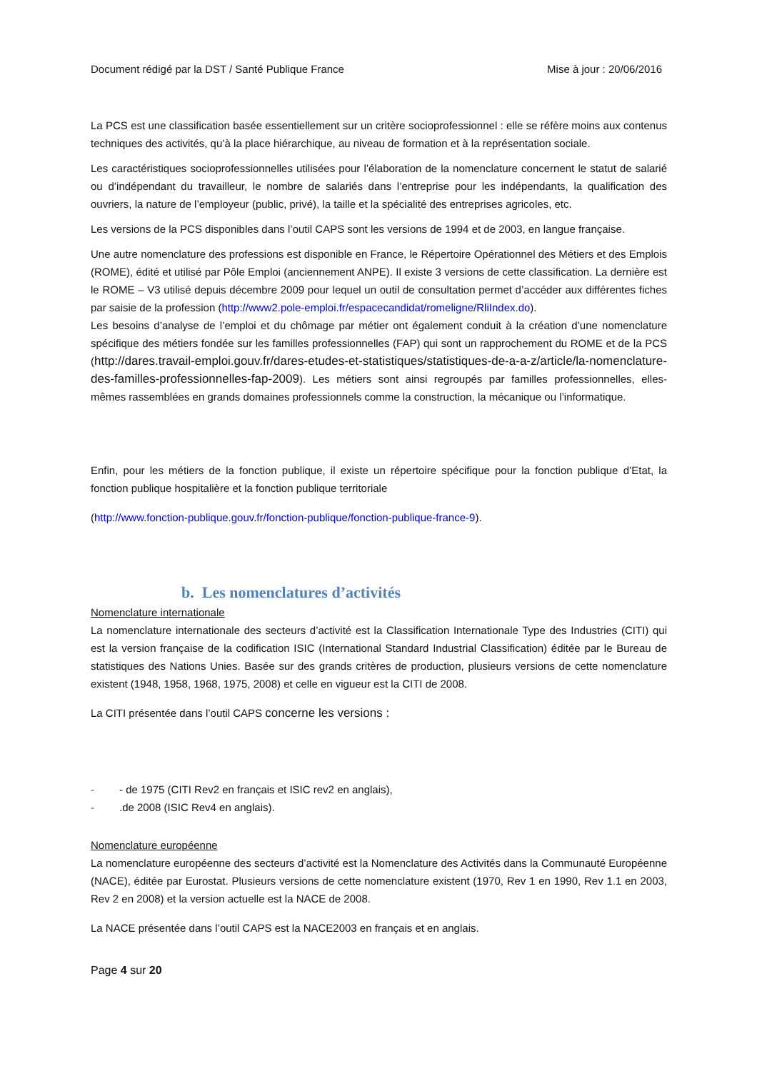Document rédigé par la DST / Santé Publique France Mise à jour : 20/06/2016
La PCS est une classification basée essentiellement sur un critère socioprofessionnel : elle se réfère moins aux contenus techniques des activités, qu’à la place hiérarchique, au niveau de formation et à la représentation sociale.
Les caractéristiques socioprofessionnelles utilisées pour l’élaboration de la nomenclature concernent le statut de salarié ou d’indépendant du travailleur, le nombre de salariés dans l’entreprise pour les indépendants, la qualification des ouvriers, la nature de l’employeur (public, privé), la taille et la spécialité des entreprises agricoles, etc.
Les versions de la PCS disponibles dans l’outil CAPS sont les versions de 1994 et de 2003, en langue française.
Une autre nomenclature des professions est disponible en France, le Répertoire Opérationnel des Métiers et des Emplois (ROME), édité et utilisé par Pôle Emploi (anciennement ANPE). Il existe 3 versions de cette classification. La dernière est le ROME – V3 utilisé depuis décembre 2009 pour lequel un outil de consultation permet d’accéder aux différentes fiches par saisie de la profession (http://www2.pole-emploi.fr/espacecandidat/romeligne/RliIndex.do).
Les besoins d’analyse de l’emploi et du chômage par métier ont également conduit à la création d’une nomenclature spécifique des métiers fondée sur les familles professionnelles (FAP) qui sont un rapprochement du ROME et de la PCS (http://dares.travail-emploi.gouv.fr/dares-etudes-et-statistiques/statistiques-de-a-a-z/article/la-nomenclature-des-familles-professionnelles-fap-2009). Les métiers sont ainsi regroupés par familles professionnelles, elles-mêmes rassemblées en grands domaines professionnels comme la construction, la mécanique ou l’informatique.
Enfin, pour les métiers de la fonction publique, il existe un répertoire spécifique pour la fonction publique d’Etat, la fonction publique hospitalière et la fonction publique territoriale
(http://www.fonction-publique.gouv.fr/fonction-publique/fonction-publique-france-9).
b. Les nomenclatures d’activités
Nomenclature internationale
La nomenclature internationale des secteurs d’activité est la Classification Internationale Type des Industries (CITI) qui est la version française de la codification ISIC (International Standard Industrial Classification) éditée par le Bureau de statistiques des Nations Unies. Basée sur des grands critères de production, plusieurs versions de cette nomenclature existent (1948, 1958, 1968, 1975, 2008) et celle en vigueur est la CITI de 2008.
La CITI présentée dans l’outil CAPS concerne les versions :
- - de 1975 (CITI Rev2 en français et ISIC rev2 en anglais),
-.de 2008 (ISIC Rev4 en anglais).
Nomenclature européenne
La nomenclature européenne des secteurs d’activité est la Nomenclature des Activités dans la Communauté Européenne (NACE), éditée par Eurostat. Plusieurs versions de cette nomenclature existent (1970, Rev 1 en 1990, Rev 1.1 en 2003, Rev 2 en 2008) et la version actuelle est la NACE de 2008.
La NACE présentée dans l’outil CAPS est la NACE2003 en français et en anglais.
Page 4 sur 20